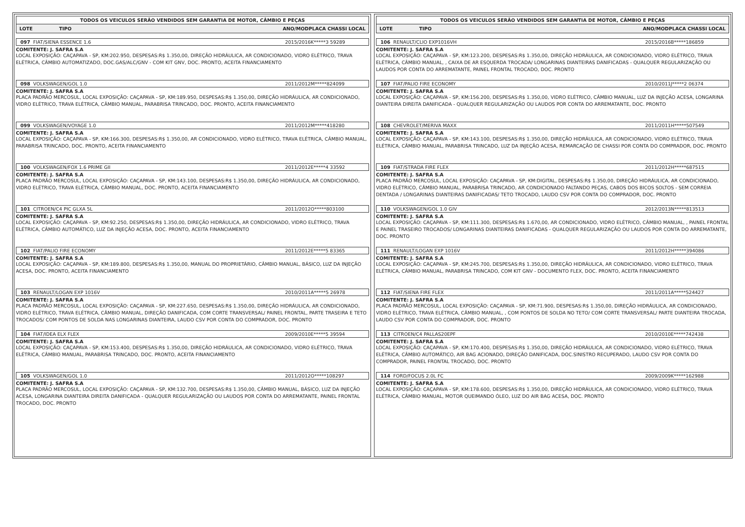TODOS OS VEICULOS SERÃO VENDIDOS SEM GARANTIA DE MOTOR, CÂMBIO E PEÇAS
LOTE TIPO ANO/MODPLACA CHASSI LOCAL
097 FIAT/SIENA ESSENCE 1.6 2015/2016K*****3 59289
COMITENTE: J. SAFRA S.A
LOCAL EXPOSIÇÃO: CAÇAPAVA - SP, KM:202.950, DESPESAS:R$ 1.350,00, DIREÇÃO HIDRÁULICA, AR CONDICIONADO, VIDRO ELÉTRICO, TRAVA ELÉTRICA, CÂMBIO AUTOMATIZADO, DOC.GAS/ALC/GNV - COM KIT GNV, DOC. PRONTO, ACEITA FINANCIAMENTO
098 VOLKSWAGEN/GOL 1.0 2011/2012M*****824099
COMITENTE: J. SAFRA S.A
PLACA PADRÃO MERCOSUL, LOCAL EXPOSIÇÃO: CAÇAPAVA - SP, KM:189.950, DESPESAS:R$ 1.350,00, DIREÇÃO HIDRÁULICA, AR CONDICIONADO, VIDRO ELÉTRICO, TRAVA ELÉTRICA, CÂMBIO MANUAL, PARABRISA TRINCADO, DOC. PRONTO, ACEITA FINANCIAMENTO
099 VOLKSWAGEN/VOYAGE 1.0 2011/2012M*****418280
COMITENTE: J. SAFRA S.A
LOCAL EXPOSIÇÃO: CAÇAPAVA - SP, KM:166.300, DESPESAS:R$ 1.350,00, AR CONDICIONADO, VIDRO ELÉTRICO, TRAVA ELÉTRICA, CÂMBIO MANUAL, PARABRISA TRINCADO, DOC. PRONTO, ACEITA FINANCIAMENTO
100 VOLKSWAGEN/FOX 1.6 PRIME GII 2011/2012E*****4 33592
COMITENTE: J. SAFRA S.A
PLACA PADRÃO MERCOSUL, LOCAL EXPOSIÇÃO: CAÇAPAVA - SP, KM:143.100, DESPESAS:R$ 1.350,00, DIREÇÃO HIDRÁULICA, AR CONDICIONADO, VIDRO ELÉTRICO, TRAVA ELÉTRICA, CÂMBIO MANUAL, DOC. PRONTO, ACEITA FINANCIAMENTO
101 CITROEN/C4 PIC GLXA 5L 2011/2012O*****803100
COMITENTE: J. SAFRA S.A
LOCAL EXPOSIÇÃO: CAÇAPAVA - SP, KM:92.250, DESPESAS:R$ 1.350,00, DIREÇÃO HIDRÁULICA, AR CONDICIONADO, VIDRO ELÉTRICO, TRAVA ELÉTRICA, CÂMBIO AUTOMÁTICO, LUZ DA INJEÇÃO ACESA, DOC. PRONTO, ACEITA FINANCIAMENTO
102 FIAT/PALIO FIRE ECONOMY 2011/2012E*****5 83365
COMITENTE: J. SAFRA S.A
LOCAL EXPOSIÇÃO: CAÇAPAVA - SP, KM:189.800, DESPESAS:R$ 1.350,00, MANUAL DO PROPRIETÁRIO, CÂMBIO MANUAL, BÁSICO, LUZ DA INJEÇÃO ACESA, DOC. PRONTO, ACEITA FINANCIAMENTO
103 RENAULT/LOGAN EXP 1016V 2010/2011A*****5 26978
COMITENTE: J. SAFRA S.A
PLACA PADRÃO MERCOSUL, LOCAL EXPOSIÇÃO: CAÇAPAVA - SP, KM:227.650, DESPESAS:R$ 1.350,00, DIREÇÃO HIDRÁULICA, AR CONDICIONADO, VIDRO ELÉTRICO, TRAVA ELÉTRICA, CÂMBIO MANUAL, DIREÇÃO DANIFICADA, COM CORTE TRANSVERSAL/ PAINEL FRONTAL, PARTE TRASEIRA E TETO TROCADOS/ COM PONTOS DE SOLDA NAS LONGARINAS DIANTEIRA, LAUDO CSV POR CONTA DO COMPRADOR, DOC. PRONTO
104 FIAT/IDEA ELX FLEX 2009/2010E*****5 39594
COMITENTE: J. SAFRA S.A
LOCAL EXPOSIÇÃO: CAÇAPAVA - SP, KM:153.400, DESPESAS:R$ 1.350,00, DIREÇÃO HIDRÁULICA, AR CONDICIONADO, VIDRO ELÉTRICO, TRAVA ELÉTRICA, CÂMBIO MANUAL, PARABRISA TRINCADO, DOC. PRONTO, ACEITA FINANCIAMENTO
105 VOLKSWAGEN/GOL 1.0 2011/2012O*****108297
COMITENTE: J. SAFRA S.A
PLACA PADRÃO MERCOSUL, LOCAL EXPOSIÇÃO: CAÇAPAVA - SP, KM:132.700, DESPESAS:R$ 1.350,00, CÂMBIO MANUAL, BÁSICO, LUZ DA INJEÇÃO ACESA, LONGARINA DIANTEIRA DIREITA DANIFICADA - QUALQUER REGULARIZAÇÃO OU LAUDOS POR CONTA DO ARREMATANTE, PAINEL FRONTAL TROCADO, DOC. PRONTO
TODOS OS VEICULOS SERÃO VENDIDOS SEM GARANTIA DE MOTOR, CÂMBIO E PEÇAS
LOTE TIPO ANO/MODPLACA CHASSI LOCAL
106 RENAULT/CLIO EXP1016VH 2015/2016B*****186859
COMITENTE: J. SAFRA S.A
LOCAL EXPOSIÇÃO: CAÇAPAVA - SP, KM:123.200, DESPESAS:R$ 1.350,00, DIREÇÃO HIDRÁULICA, AR CONDICIONADO, VIDRO ELÉTRICO, TRAVA ELÉTRICA, CÂMBIO MANUAL, , CAIXA DE AR ESQUERDA TROCADA/ LONGARINAS DIANTEIRAS DANIFICADAS - QUALQUER REGULARIZAÇÃO OU LAUDOS POR CONTA DO ARREMATANTE, PAINEL FRONTAL TROCADO, DOC. PRONTO
107 FIAT/PALIO FIRE ECONOMY 2010/2011J*****2 06374
COMITENTE: J. SAFRA S.A
LOCAL EXPOSIÇÃO: CAÇAPAVA - SP, KM:156.200, DESPESAS:R$ 1.350,00, VIDRO ELÉTRICO, CÂMBIO MANUAL, LUZ DA INJEÇÃO ACESA, LONGARINA DIANTEIRA DIREITA DANIFICADA - QUALQUER REGULARIZAÇÃO OU LAUDOS POR CONTA DO ARREMATANTE, DOC. PRONTO
108 CHEVROLET/MERIVA MAXX 2011/2011H*****507549
COMITENTE: J. SAFRA S.A
LOCAL EXPOSIÇÃO: CAÇAPAVA - SP, KM:143.100, DESPESAS:R$ 1.350,00, DIREÇÃO HIDRÁULICA, AR CONDICIONADO, VIDRO ELÉTRICO, TRAVA ELÉTRICA, CÂMBIO MANUAL, PARABRISA TRINCADO, LUZ DA INJEÇÃO ACESA, REMARCAÇÃO DE CHASSI POR CONTA DO COMPRADOR, DOC. PRONTO
109 FIAT/STRADA FIRE FLEX 2011/2012H*****687515
COMITENTE: J. SAFRA S.A
PLACA PADRÃO MERCOSUL, LOCAL EXPOSIÇÃO: CAÇAPAVA - SP, KM:DIGITAL, DESPESAS:R$ 1.350,00, DIREÇÃO HIDRÁULICA, AR CONDICIONADO, VIDRO ELÉTRICO, CÂMBIO MANUAL, PARABRISA TRINCADO, AR CONDICIONADO FALTANDO PEÇAS, CABOS DOS BICOS SOLTOS - SEM CORREIA DENTADA / LONGARINAS DIANTEIRAS DANIFICADAS/ TETO TROCADO, LAUDO CSV POR CONTA DO COMPRADOR, DOC. PRONTO
110 VOLKSWAGEN/GOL 1.0 GIV 2012/2013N*****813513
COMITENTE: J. SAFRA S.A
LOCAL EXPOSIÇÃO: CAÇAPAVA - SP, KM:111.300, DESPESAS:R$ 1.670,00, AR CONDICIONADO, VIDRO ELÉTRICO, CÂMBIO MANUAL, , PAINEL FRONTAL E PAINEL TRASEIRO TROCADOS/ LONGARINAS DIANTEIRAS DANIFICADAS - QUALQUER REGULARIZAÇÃO OU LAUDOS POR CONTA DO ARREMATANTE, DOC. PRONTO
111 RENAULT/LOGAN EXP 1016V 2011/2012H*****394086
COMITENTE: J. SAFRA S.A
LOCAL EXPOSIÇÃO: CAÇAPAVA - SP, KM:245.700, DESPESAS:R$ 1.350,00, DIREÇÃO HIDRÁULICA, AR CONDICIONADO, VIDRO ELÉTRICO, TRAVA ELÉTRICA, CÂMBIO MANUAL, PARABRISA TRINCADO, COM KIT GNV - DOCUMENTO FLEX, DOC. PRONTO, ACEITA FINANCIAMENTO
112 FIAT/SIENA FIRE FLEX 2011/2011A*****524427
COMITENTE: J. SAFRA S.A
PLACA PADRÃO MERCOSUL, LOCAL EXPOSIÇÃO: CAÇAPAVA - SP, KM:71.900, DESPESAS:R$ 1.350,00, DIREÇÃO HIDRÁULICA, AR CONDICIONADO, VIDRO ELÉTRICO, TRAVA ELÉTRICA, CÂMBIO MANUAL, , COM PONTOS DE SOLDA NO TETO/ COM CORTE TRANSVERSAL/ PARTE DIANTEIRA TROCADA, LAUDO CSV POR CONTA DO COMPRADOR, DOC. PRONTO
113 CITROEN/C4 PALLAS20EPF 2010/2010E*****742438
COMITENTE: J. SAFRA S.A
LOCAL EXPOSIÇÃO: CAÇAPAVA - SP, KM:170.400, DESPESAS:R$ 1.350,00, DIREÇÃO HIDRÁULICA, AR CONDICIONADO, VIDRO ELÉTRICO, TRAVA ELÉTRICA, CÂMBIO AUTOMÁTICO, AIR BAG ACIONADO, DIREÇÃO DANIFICADA, DOC.SINISTRO RECUPERADO, LAUDO CSV POR CONTA DO COMPRADOR, PAINEL FRONTAL TROCADO, DOC. PRONTO
114 FORD/FOCUS 2.0L FC 2009/2009K*****162988
COMITENTE: J. SAFRA S.A
LOCAL EXPOSIÇÃO: CAÇAPAVA - SP, KM:178.600, DESPESAS:R$ 1.350,00, DIREÇÃO HIDRÁULICA, AR CONDICIONADO, VIDRO ELÉTRICO, TRAVA ELÉTRICA, CÂMBIO MANUAL, MOTOR QUEIMANDO ÓLEO, LUZ DO AIR BAG ACESA, DOC. PRONTO